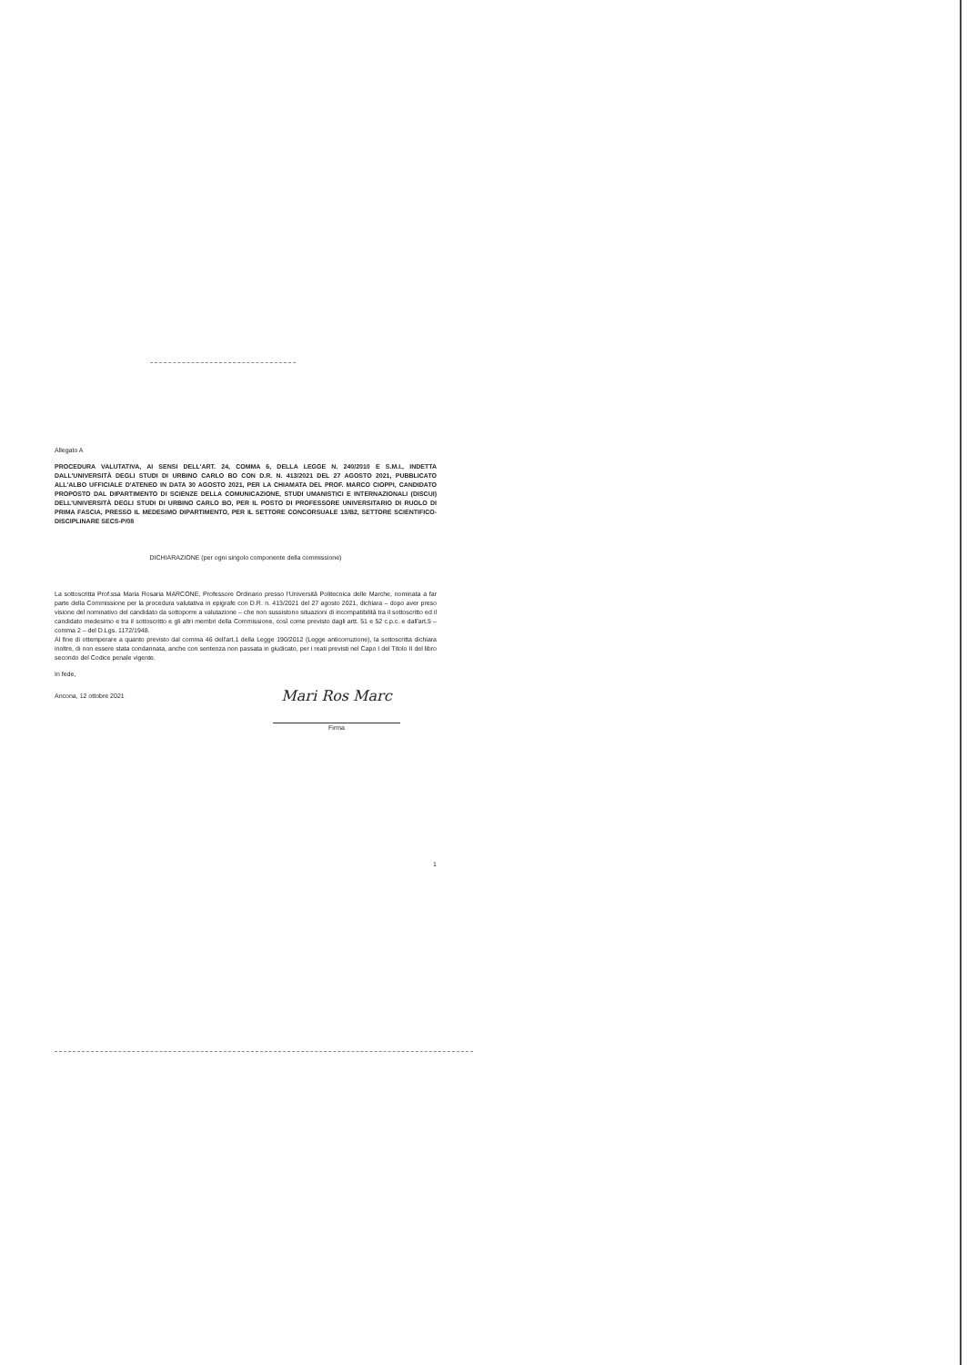Allegato A
PROCEDURA VALUTATIVA, AI SENSI DELL'ART. 24, COMMA 6, DELLA LEGGE N. 240/2010 E S.M.I., INDETTA DALL'UNIVERSITÀ DEGLI STUDI DI URBINO CARLO BO CON D.R. N. 413/2021 DEL 27 AGOSTO 2021, PUBBLICATO ALL'ALBO UFFICIALE D'ATENEO IN DATA 30 AGOSTO 2021, PER LA CHIAMATA DEL PROF. MARCO CIOPPI, CANDIDATO PROPOSTO DAL DIPARTIMENTO DI SCIENZE DELLA COMUNICAZIONE, STUDI UMANISTICI E INTERNAZIONALI (DISCUI) DELL'UNIVERSITÀ DEGLI STUDI DI URBINO CARLO BO, PER IL POSTO DI PROFESSORE UNIVERSITARIO DI RUOLO DI PRIMA FASCIA, PRESSO IL MEDESIMO DIPARTIMENTO, PER IL SETTORE CONCORSUALE 13/B2, SETTORE SCIENTIFICO-DISCIPLINARE SECS-P/08
DICHIARAZIONE (per ogni singolo componente della commissione)
La sottoscritta Prof.ssa Maria Rosaria MARCONE, Professore Ordinario presso l'Università Politecnica delle Marche, nominata a far parte della Commissione per la procedura valutativa in epigrafe con D.R. n. 413/2021 del 27 agosto 2021, dichiara – dopo aver preso visione del nominativo del candidato da sottoporre a valutazione – che non sussistono situazioni di incompatibilità tra il sottoscritto ed il candidato medesimo e tra il sottoscritto e gli altri membri della Commissione, così come previsto dagli artt. 51 e 52 c.p.c. e dall'art.5 – comma 2 – del D.Lgs. 1172/1948.
Al fine di ottemperare a quanto previsto dal comma 46 dell'art.1 della Legge 190/2012 (Legge anticorruzione), la sottoscritta dichiara inoltre, di non essere stata condannata, anche con sentenza non passata in giudicato, per i reati previsti nel Capo I del Titolo II del libro secondo del Codice penale vigente.
In fede,
Ancona, 12 ottobre 2021
Mari Ros Marc
Firma
1